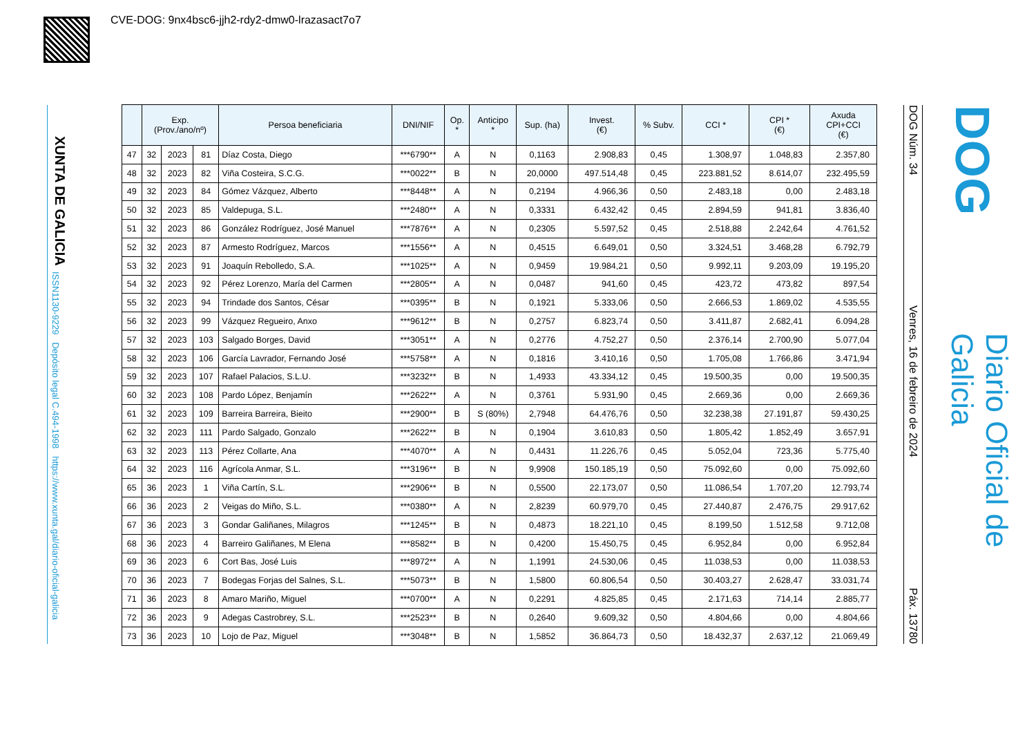CVE-DOG: 9nx4bsc6-jjh2-rdy2-dmw0-lrazasact7o7
XUNTA DE GALICIA
ISSN1130-9229 Depósito legal C.494-1998 https://www.xunta.gal/diario-oficial-galicia
| | Exp. (Prov./ano/nº) | | | Persoa beneficiaria | DNI/NIF | Op. * | Anticipo * | Sup. (ha) | Invest. (€) | % Subv. | CCI * | CPI * (€) | Axuda CPI+CCI (€) |
| --- | --- | --- | --- | --- | --- | --- | --- | --- | --- | --- | --- | --- | --- |
| 47 | 32 | 2023 | 81 | Díaz Costa, Diego | ***6790** | A | N | 0,1163 | 2.908,83 | 0,45 | 1.308,97 | 1.048,83 | 2.357,80 |
| 48 | 32 | 2023 | 82 | Viña Costeira, S.C.G. | ***0022** | B | N | 20,0000 | 497.514,48 | 0,45 | 223.881,52 | 8.614,07 | 232.495,59 |
| 49 | 32 | 2023 | 84 | Gómez Vázquez, Alberto | ***8448** | A | N | 0,2194 | 4.966,36 | 0,50 | 2.483,18 | 0,00 | 2.483,18 |
| 50 | 32 | 2023 | 85 | Valdepuga, S.L. | ***2480** | A | N | 0,3331 | 6.432,42 | 0,45 | 2.894,59 | 941,81 | 3.836,40 |
| 51 | 32 | 2023 | 86 | González Rodríguez, José Manuel | ***7876** | A | N | 0,2305 | 5.597,52 | 0,45 | 2.518,88 | 2.242,64 | 4.761,52 |
| 52 | 32 | 2023 | 87 | Armesto Rodríguez, Marcos | ***1556** | A | N | 0,4515 | 6.649,01 | 0,50 | 3.324,51 | 3.468,28 | 6.792,79 |
| 53 | 32 | 2023 | 91 | Joaquín Rebolledo, S.A. | ***1025** | A | N | 0,9459 | 19.984,21 | 0,50 | 9.992,11 | 9.203,09 | 19.195,20 |
| 54 | 32 | 2023 | 92 | Pérez Lorenzo, María del Carmen | ***2805** | A | N | 0,0487 | 941,60 | 0,45 | 423,72 | 473,82 | 897,54 |
| 55 | 32 | 2023 | 94 | Trindade dos Santos, César | ***0395** | B | N | 0,1921 | 5.333,06 | 0,50 | 2.666,53 | 1.869,02 | 4.535,55 |
| 56 | 32 | 2023 | 99 | Vázquez Regueiro, Anxo | ***9612** | B | N | 0,2757 | 6.823,74 | 0,50 | 3.411,87 | 2.682,41 | 6.094,28 |
| 57 | 32 | 2023 | 103 | Salgado Borges, David | ***3051** | A | N | 0,2776 | 4.752,27 | 0,50 | 2.376,14 | 2.700,90 | 5.077,04 |
| 58 | 32 | 2023 | 106 | García Lavrador, Fernando José | ***5758** | A | N | 0,1816 | 3.410,16 | 0,50 | 1.705,08 | 1.766,86 | 3.471,94 |
| 59 | 32 | 2023 | 107 | Rafael Palacios, S.L.U. | ***3232** | B | N | 1,4933 | 43.334,12 | 0,45 | 19.500,35 | 0,00 | 19.500,35 |
| 60 | 32 | 2023 | 108 | Pardo López, Benjamín | ***2622** | A | N | 0,3761 | 5.931,90 | 0,45 | 2.669,36 | 0,00 | 2.669,36 |
| 61 | 32 | 2023 | 109 | Barreira Barreira, Bieito | ***2900** | B | S (80%) | 2,7948 | 64.476,76 | 0,50 | 32.238,38 | 27.191,87 | 59.430,25 |
| 62 | 32 | 2023 | 111 | Pardo Salgado, Gonzalo | ***2622** | B | N | 0,1904 | 3.610,83 | 0,50 | 1.805,42 | 1.852,49 | 3.657,91 |
| 63 | 32 | 2023 | 113 | Pérez Collarte, Ana | ***4070** | A | N | 0,4431 | 11.226,76 | 0,45 | 5.052,04 | 723,36 | 5.775,40 |
| 64 | 32 | 2023 | 116 | Agrícola Anmar, S.L. | ***3196** | B | N | 9,9908 | 150.185,19 | 0,50 | 75.092,60 | 0,00 | 75.092,60 |
| 65 | 36 | 2023 | 1 | Viña Cartín, S.L. | ***2906** | B | N | 0,5500 | 22.173,07 | 0,50 | 11.086,54 | 1.707,20 | 12.793,74 |
| 66 | 36 | 2023 | 2 | Veigas do Miño, S.L. | ***0380** | A | N | 2,8239 | 60.979,70 | 0,45 | 27.440,87 | 2.476,75 | 29.917,62 |
| 67 | 36 | 2023 | 3 | Gondar Galiñanes, Milagros | ***1245** | B | N | 0,4873 | 18.221,10 | 0,45 | 8.199,50 | 1.512,58 | 9.712,08 |
| 68 | 36 | 2023 | 4 | Barreiro Galiñanes, M Elena | ***8582** | B | N | 0,4200 | 15.450,75 | 0,45 | 6.952,84 | 0,00 | 6.952,84 |
| 69 | 36 | 2023 | 6 | Cort Bas, José Luis | ***8972** | A | N | 1,1991 | 24.530,06 | 0,45 | 11.038,53 | 0,00 | 11.038,53 |
| 70 | 36 | 2023 | 7 | Bodegas Forjas del Salnes, S.L. | ***5073** | B | N | 1,5800 | 60.806,54 | 0,50 | 30.403,27 | 2.628,47 | 33.031,74 |
| 71 | 36 | 2023 | 8 | Amaro Mariño, Miguel | ***0700** | A | N | 0,2291 | 4.825,85 | 0,45 | 2.171,63 | 714,14 | 2.885,77 |
| 72 | 36 | 2023 | 9 | Adegas Castrobrey, S.L. | ***2523** | B | N | 0,2640 | 9.609,32 | 0,50 | 4.804,66 | 0,00 | 4.804,66 |
| 73 | 36 | 2023 | 10 | Lojo de Paz, Miguel | ***3048** | B | N | 1,5852 | 36.864,73 | 0,50 | 18.432,37 | 2.637,12 | 21.069,49 |
DOG Núm. 34 Venres, 16 de febreiro de 2024 Páx. 13780
DOG
Diario Oficial de Galicia